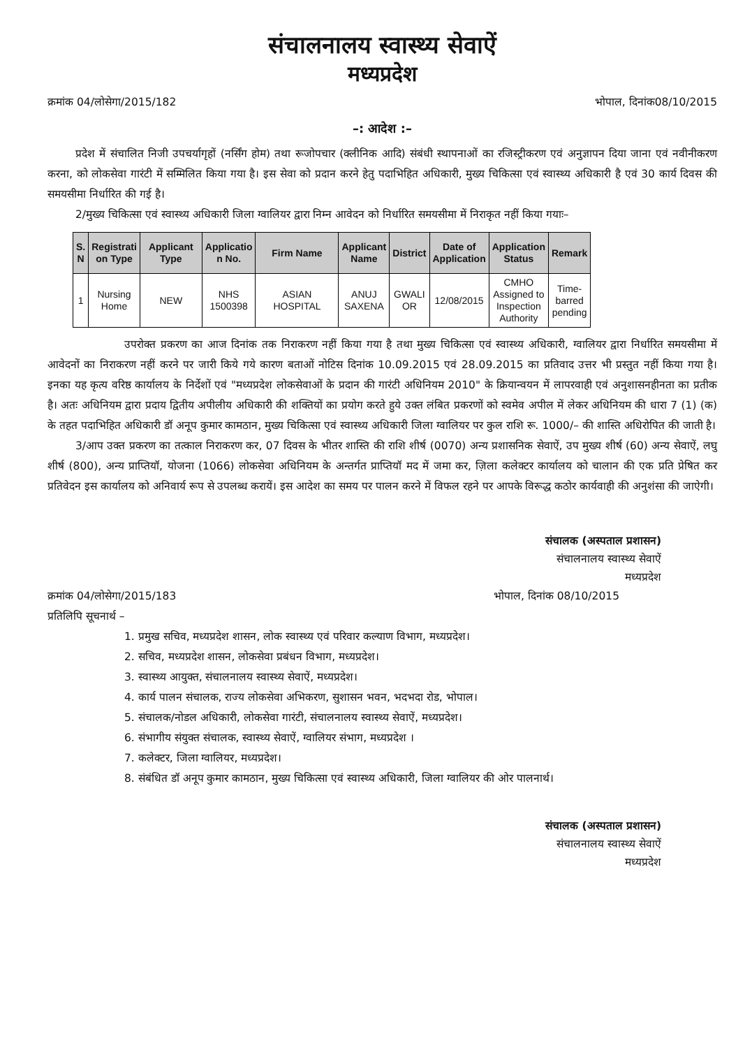संचालनालय स्वास्थ्य सेवाऐं
मध्यप्रदेश
क्रमांक 04/लोसेगा/2015/182 भोपाल, दिनांक08/10/2015
–: आदेश :–
प्रदेश में संचालित निजी उपचर्यागृहों (नर्सिंग होम) तथा रूजोपचार (क्लीनिक आदि) संबंधी स्थापनाओं का रजिस्ट्रीकरण एवं अनुज्ञापन दिया जाना एवं नवीनीकरण करना, को लोकसेवा गारंटी में सम्मिलित किया गया है। इस सेवा को प्रदान करने हेतु पदाभिहित अधिकारी, मुख्य चिकित्सा एवं स्वास्थ्य अधिकारी है एवं 30 कार्य दिवस की समयसीमा निर्धारित की गई है।
2/मुख्य चिकित्सा एवं स्वास्थ्य अधिकारी जिला ग्वालियर द्वारा निम्न आवेदन को निर्धारित समयसीमा में निराकृत नहीं किया गयाः–
| S. N | Registrati on Type | Applicant Type | Applicatio n No. | Firm Name | Applicant Name | District | Date of Application | Application Status | Remark |
| --- | --- | --- | --- | --- | --- | --- | --- | --- | --- |
| 1 | Nursing Home | NEW | NHS 1500398 | ASIAN HOSPITAL | ANUJ SAXENA | GWALI OR | 12/08/2015 | CMHO Assigned to Inspection Authority | Time- barred pending |
उपरोक्त प्रकरण का आज दिनांक तक निराकरण नहीं किया गया है तथा मुख्य चिकित्सा एवं स्वास्थ्य अधिकारी, ग्वालियर द्वारा निर्धारित समयसीमा में आवेदनों का निराकरण नहीं करने पर जारी किये गये कारण बताओं नोटिस दिनांक 10.09.2015 एवं 28.09.2015 का प्रतिवाद उत्तर भी प्रस्तुत नहीं किया गया है। इनका यह कृत्य वरिष्ठ कार्यालय के निर्देशों एवं "मध्यप्रदेश लोकसेवाओं के प्रदान की गारंटी अधिनियम 2010" के क्रियान्वयन में लापरवाही एवं अनुशासनहीनता का प्रतीक है। अतः अधिनियम द्वारा प्रदाय द्वितीय अपीलीय अधिकारी की शक्तियों का प्रयोग करते हुये उक्त लंबित प्रकरणों को स्वमेव अपील में लेकर अधिनियम की धारा 7 (1) (क) के तहत पदाभिहित अधिकारी डॉ अनूप कुमार कामठान, मुख्य चिकित्सा एवं स्वास्थ्य अधिकारी जिला ग्वालियर पर कुल राशि रू. 1000/– की शास्ति अधिरोपित की जाती है।
3/आप उक्त प्रकरण का तत्काल निराकरण कर, 07 दिवस के भीतर शास्ति की राशि शीर्ष (0070) अन्य प्रशासनिक सेवाऐं, उप मुख्य शीर्ष (60) अन्य सेवाऐं, लघु शीर्ष (800), अन्य प्राप्तियॉ, योजना (1066) लोकसेवा अधिनियम के अन्तर्गत प्राप्तियॉ मद में जमा कर, ज़िला कलेक्टर कार्यालय को चालान की एक प्रति प्रेषित कर प्रतिवेदन इस कार्यालय को अनिवार्य रूप से उपलब्ध करायें। इस आदेश का समय पर पालन करने में विफल रहने पर आपके विरूद्ध कठोर कार्यवाही की अनुशंसा की जाऐगी।
संचालक (अस्पताल प्रशासन)
संचालनालय स्वास्थ्य सेवाऐं
मध्यप्रदेश
क्रमांक 04/लोसेगा/2015/183 भोपाल, दिनांक 08/10/2015
प्रतिलिपि सूचनार्थ –
1. प्रमुख सचिव, मध्यप्रदेश शासन, लोक स्वास्थ्य एवं परिवार कल्याण विभाग, मध्यप्रदेश।
2. सचिव, मध्यप्रदेश शासन, लोकसेवा प्रबंधन विभाग, मध्यप्रदेश।
3. स्वास्थ्य आयुक्त, संचालनालय स्वास्थ्य सेवाऐं, मध्यप्रदेश।
4. कार्य पालन संचालक, राज्य लोकसेवा अभिकरण, सुशासन भवन, भदभदा रोड, भोपाल।
5. संचालक/नोडल अधिकारी, लोकसेवा गारंटी, संचालनालय स्वास्थ्य सेवाऐं, मध्यप्रदेश।
6. संभागीय संयुक्त संचालक, स्वास्थ्य सेवाऐं, ग्वालियर संभाग, मध्यप्रदेश ।
7. कलेक्टर, जिला ग्वालियर, मध्यप्रदेश।
8. संबंधित डॉ अनूप कुमार कामठान, मुख्य चिकित्सा एवं स्वास्थ्य अधिकारी, जिला ग्वालियर की ओर पालनार्थ।
संचालक (अस्पताल प्रशासन)
संचालनालय स्वास्थ्य सेवाऐं
मध्यप्रदेश